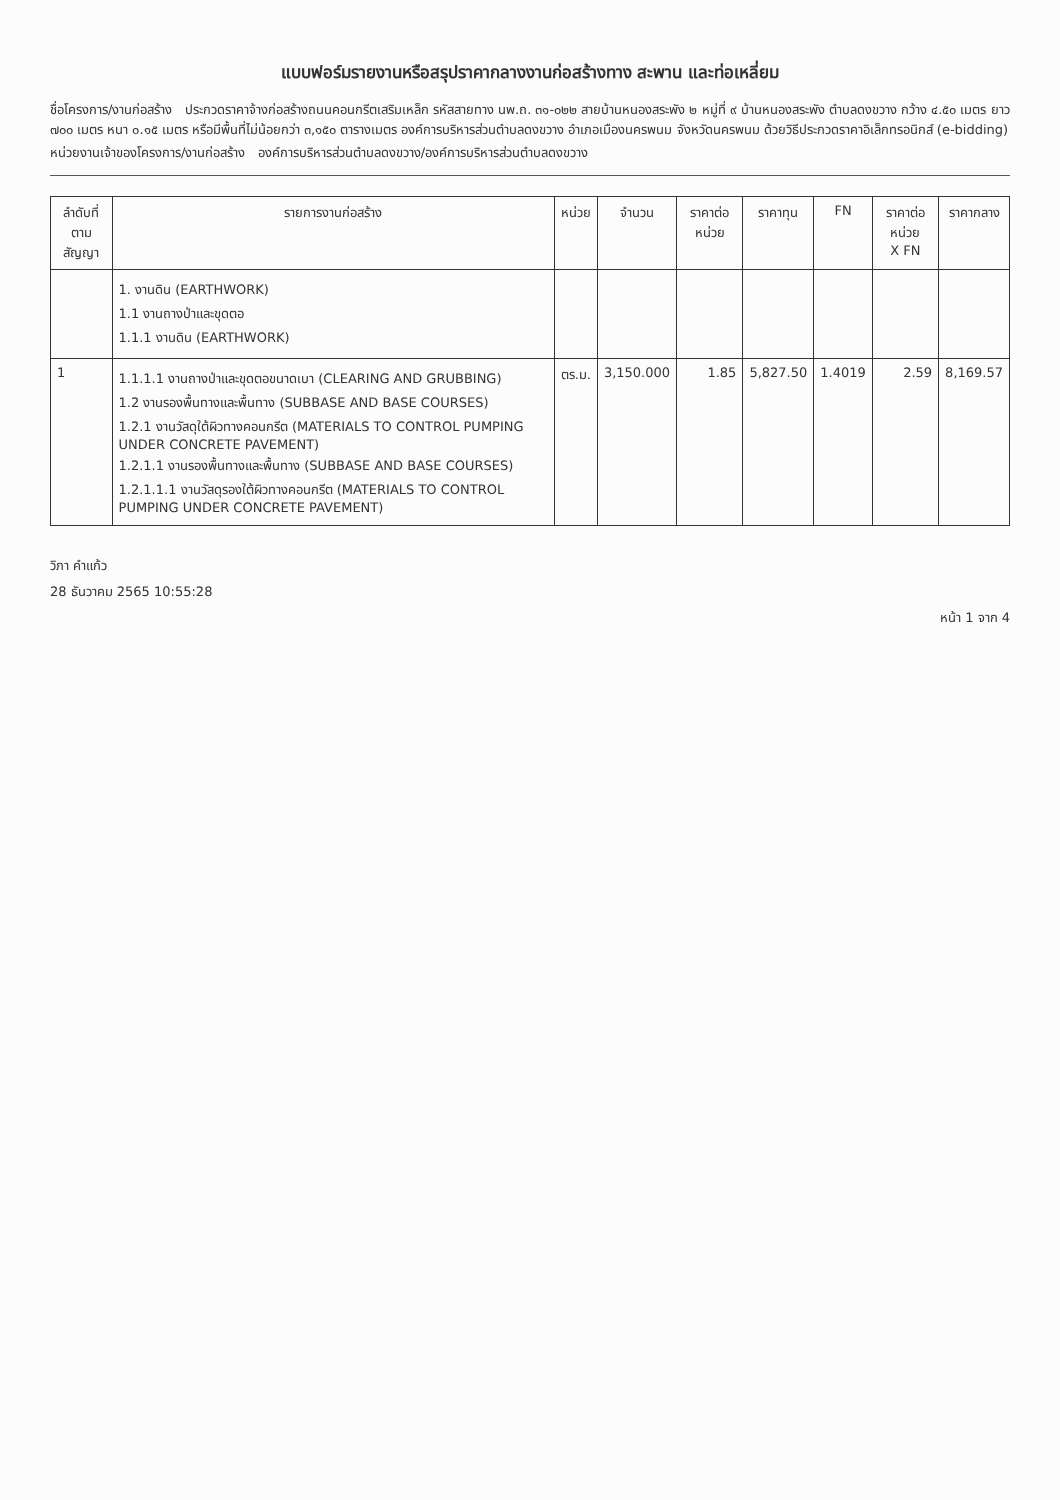แบบฟอร์มรายงานหรือสรุปราคากลางงานก่อสร้างทาง สะพาน และท่อเหลี่ยม
ชื่อโครงการ/งานก่อสร้าง ประกวดราคาจ้างก่อสร้างถนนคอนกรีตเสริมเหล็ก รหัสสายทาง นพ.ถ. ๓๑-๐๒๒ สายบ้านหนองสระพัง ๒ หมู่ที่ ๙ บ้านหนองสระพัง ตำบลดงขวาง กว้าง ๔.๕๐ เมตร ยาว ๗๐๐ เมตร หนา ๐.๑๕ เมตร หรือมีพื้นที่ไม่น้อยกว่า ๓,๑๕๐ ตารางเมตร องค์การบริหารส่วนตำบลดงขวาง อำเภอเมืองนครพนม จังหวัดนครพนม ด้วยวิธีประกวดราคาอิเล็กทรอนิกส์ (e-bidding)
หน่วยงานเจ้าของโครงการ/งานก่อสร้าง องค์การบริหารส่วนตำบลดงขวาง/องค์การบริหารส่วนตำบลดงขวาง
| ลำดับที่ ตามสัญญา | รายการงานก่อสร้าง | หน่วย | จำนวน | ราคาต่อหน่วย | ราคาทุน | FN | ราคาต่อหน่วย X FN | ราคากลาง |
| --- | --- | --- | --- | --- | --- | --- | --- | --- |
| | 1. งานดิน (EARTHWORK) 1.1 งานถางป่าและขุดตอ 1.1.1 งานดิน (EARTHWORK) | | | | | | | |
| 1 | 1.1.1.1 งานถางป่าและขุดตอขนาดเบา (CLEARING AND GRUBBING) 1.2 งานรองพื้นทางและพื้นทาง (SUBBASE AND BASE COURSES) 1.2.1 งานวัสดุใต้ผิวทางคอนกรีต (MATERIALS TO CONTROL PUMPING UNDER CONCRETE PAVEMENT) 1.2.1.1 งานรองพื้นทางและพื้นทาง (SUBBASE AND BASE COURSES) 1.2.1.1.1 งานวัสดุรองใต้ผิวทางคอนกรีต (MATERIALS TO CONTROL PUMPING UNDER CONCRETE PAVEMENT) | ตร.ม. | 3,150.000 | 1.85 | 5,827.50 | 1.4019 | 2.59 | 8,169.57 |
วิภา คำแก้ว
28 ธันวาคม 2565 10:55:28
หน้า 1 จาก 4